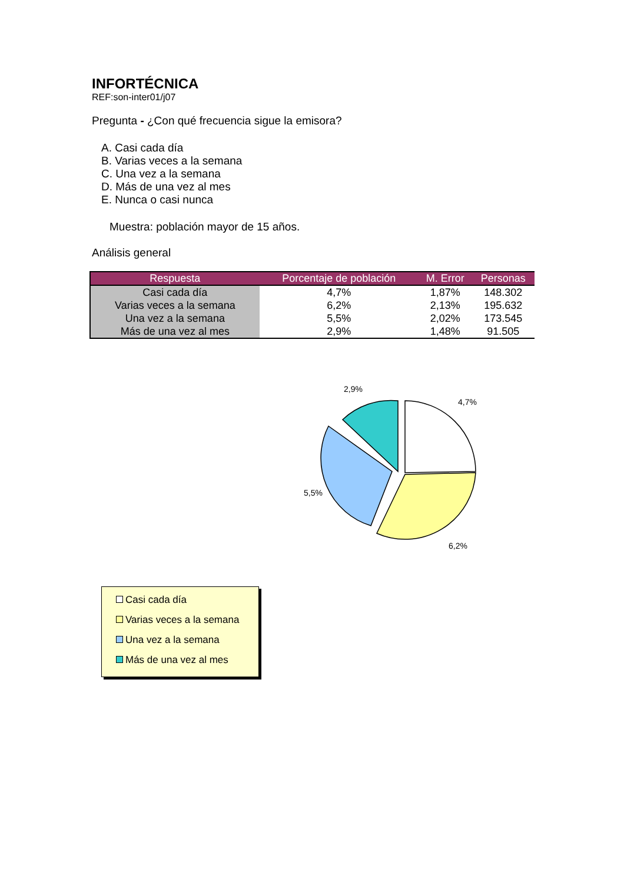INFORTÉCNICA
REF:son-inter01/j07
Pregunta - ¿Con qué frecuencia sigue la emisora?
A. Casi cada día
B. Varias veces a la semana
C. Una vez a la semana
D. Más de una vez al mes
E. Nunca o casi nunca
Muestra: población mayor de 15 años.
Análisis general
| Respuesta | Porcentaje de población | M. Error | Personas |
| --- | --- | --- | --- |
| Casi cada día | 4,7% | 1,87% | 148.302 |
| Varias veces a la semana | 6,2% | 2,13% | 195.632 |
| Una vez a la semana | 5,5% | 2,02% | 173.545 |
| Más de una vez al mes | 2,9% | 1,48% | 91.505 |
2,9%
4,7%
5,5%
6,2%
Casi cada día
Varias veces a la semana
Una vez a la semana
Más de una vez al mes